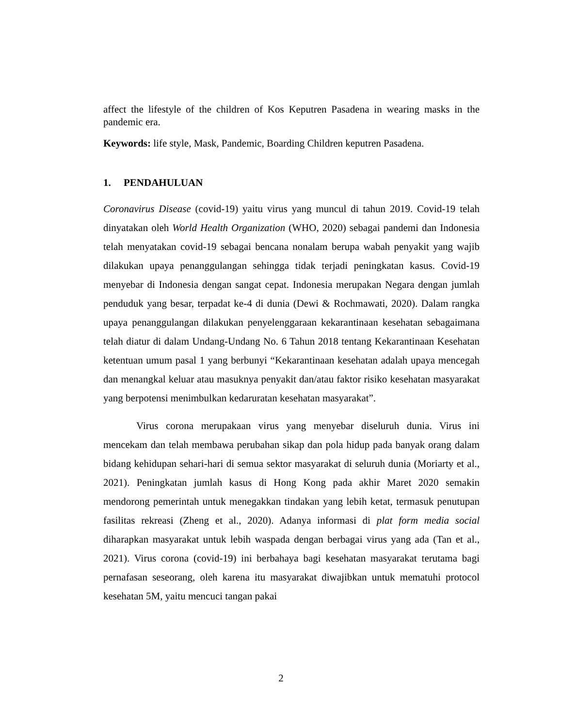affect the lifestyle of the children of Kos Keputren Pasadena in wearing masks in the pandemic era.
Keywords: life style, Mask, Pandemic, Boarding Children keputren Pasadena.
1. PENDAHULUAN
Coronavirus Disease (covid-19) yaitu virus yang muncul di tahun 2019. Covid-19 telah dinyatakan oleh World Health Organization (WHO, 2020) sebagai pandemi dan Indonesia telah menyatakan covid-19 sebagai bencana nonalam berupa wabah penyakit yang wajib dilakukan upaya penanggulangan sehingga tidak terjadi peningkatan kasus. Covid-19 menyebar di Indonesia dengan sangat cepat. Indonesia merupakan Negara dengan jumlah penduduk yang besar, terpadat ke-4 di dunia (Dewi & Rochmawati, 2020). Dalam rangka upaya penanggulangan dilakukan penyelenggaraan kekarantinaan kesehatan sebagaimana telah diatur di dalam Undang-Undang No. 6 Tahun 2018 tentang Kekarantinaan Kesehatan ketentuan umum pasal 1 yang berbunyi “Kekarantinaan kesehatan adalah upaya mencegah dan menangkal keluar atau masuknya penyakit dan/atau faktor risiko kesehatan masyarakat yang berpotensi menimbulkan kedaruratan kesehatan masyarakat”.
Virus corona merupakaan virus yang menyebar diseluruh dunia. Virus ini mencekam dan telah membawa perubahan sikap dan pola hidup pada banyak orang dalam bidang kehidupan sehari-hari di semua sektor masyarakat di seluruh dunia (Moriarty et al., 2021). Peningkatan jumlah kasus di Hong Kong pada akhir Maret 2020 semakin mendorong pemerintah untuk menegakkan tindakan yang lebih ketat, termasuk penutupan fasilitas rekreasi (Zheng et al., 2020). Adanya informasi di plat form media social diharapkan masyarakat untuk lebih waspada dengan berbagai virus yang ada (Tan et al., 2021). Virus corona (covid-19) ini berbahaya bagi kesehatan masyarakat terutama bagi pernafasan seseorang, oleh karena itu masyarakat diwajibkan untuk mematuhi protocol kesehatan 5M, yaitu mencuci tangan pakai
2